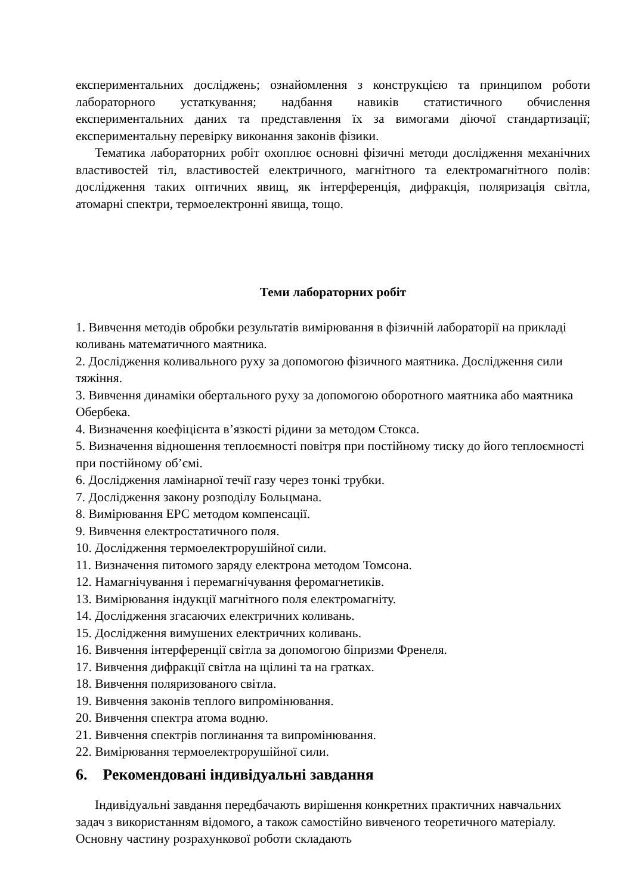експериментальних досліджень; ознайомлення з конструкцією та принципом роботи лабораторного устаткування; надбання навиків статистичного обчислення експериментальних даних та представлення їх за вимогами діючої стандартизації; експериментальну перевірку виконання законів фізики.
Тематика лабораторних робіт охоплює основні фізичні методи дослідження механічних властивостей тіл, властивостей електричного, магнітного та електромагнітного полів: дослідження таких оптичних явищ, як інтерференція, дифракція, поляризація світла, атомарні спектри, термоелектронні явища, тощо.
Теми лабораторних робіт
1. Вивчення методів обробки результатів вимірювання в фізичній лабораторії на прикладі коливань математичного маятника.
2. Дослідження коливального руху за допомогою фізичного маятника. Дослідження сили тяжіння.
3. Вивчення динаміки обертального руху за допомогою оборотного маятника або маятника Обербека.
4. Визначення коефіцієнта в’язкості рідини за методом Стокса.
5. Визначення відношення теплоємності повітря при постійному тиску до його теплоємності при постійному об’ємі.
6. Дослідження ламінарної течії газу через тонкі трубки.
7. Дослідження закону розподілу Больцмана.
8. Вимірювання ЕРС методом компенсації.
9. Вивчення електростатичного поля.
10. Дослідження термоелектрорушійної сили.
11. Визначення питомого заряду електрона методом Томсона.
12. Намагнічування і перемагнічування феромагнетиків.
13. Вимірювання індукції магнітного поля електромагніту.
14. Дослідження згасаючих електричних коливань.
15. Дослідження вимушених електричних коливань.
16. Вивчення інтерференції світла за допомогою біпризми Френеля.
17. Вивчення дифракції світла на щілині та на гратках.
18. Вивчення поляризованого світла.
19. Вивчення законів теплого випромінювання.
20. Вивчення спектра атома водню.
21. Вивчення спектрів поглинання та випромінювання.
22. Вимірювання термоелектрорушійної сили.
6. Рекомендовані індивідуальні завдання
Індивідуальні завдання передбачають вирішення конкретних практичних навчальних задач з використанням відомого, а також самостійно вивченого теоретичного матеріалу. Основну частину розрахункової роботи складають